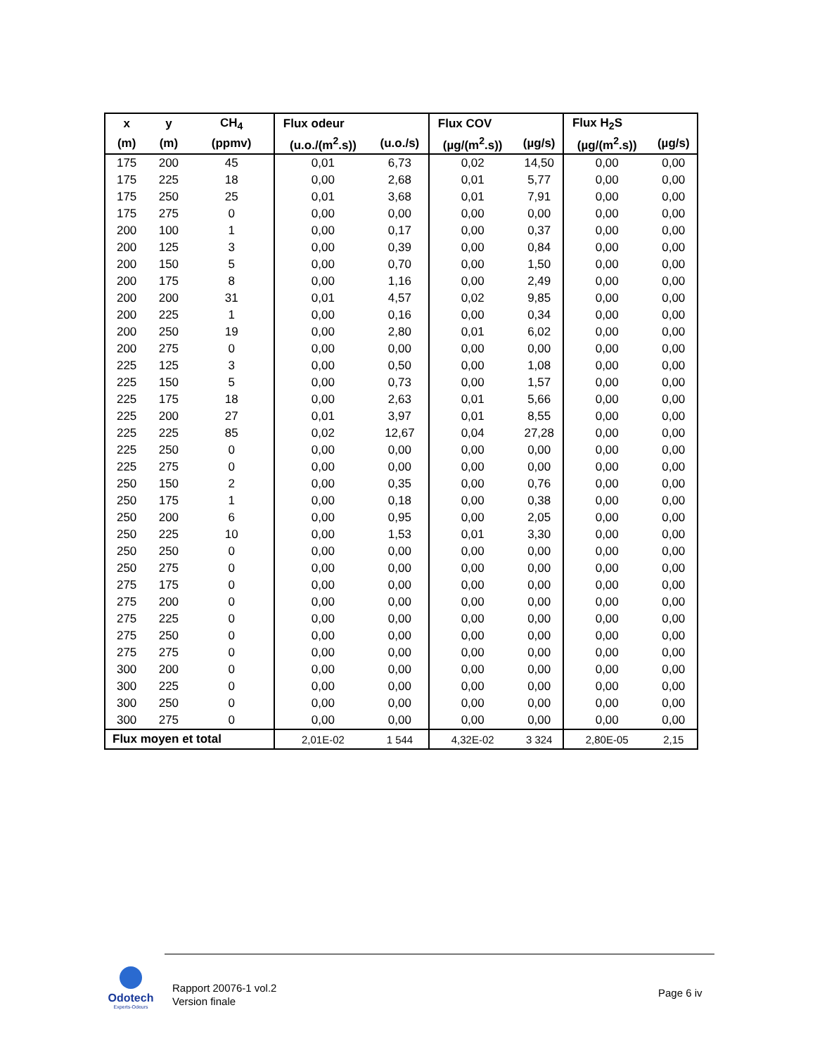| x | y | CH<sub>4</sub> | Flux odeur | | Flux COV | | Flux H<sub>2</sub>S | |
| --- | --- | --- | --- | --- | --- | --- | --- | --- |
| (m) | (m) | (ppmv) | (u.o./(m<sup>2</sup>.s)) | (u.o./s) | (µg/(m<sup>2</sup>.s)) | (µg/s) | (µg/(m<sup>2</sup>.s)) | (µg/s) |
| 175 | 200 | 45 | 0,01 | 6,73 | 0,02 | 14,50 | 0,00 | 0,00 |
| 175 | 225 | 18 | 0,00 | 2,68 | 0,01 | 5,77 | 0,00 | 0,00 |
| 175 | 250 | 25 | 0,01 | 3,68 | 0,01 | 7,91 | 0,00 | 0,00 |
| 175 | 275 | 0 | 0,00 | 0,00 | 0,00 | 0,00 | 0,00 | 0,00 |
| 200 | 100 | 1 | 0,00 | 0,17 | 0,00 | 0,37 | 0,00 | 0,00 |
| 200 | 125 | 3 | 0,00 | 0,39 | 0,00 | 0,84 | 0,00 | 0,00 |
| 200 | 150 | 5 | 0,00 | 0,70 | 0,00 | 1,50 | 0,00 | 0,00 |
| 200 | 175 | 8 | 0,00 | 1,16 | 0,00 | 2,49 | 0,00 | 0,00 |
| 200 | 200 | 31 | 0,01 | 4,57 | 0,02 | 9,85 | 0,00 | 0,00 |
| 200 | 225 | 1 | 0,00 | 0,16 | 0,00 | 0,34 | 0,00 | 0,00 |
| 200 | 250 | 19 | 0,00 | 2,80 | 0,01 | 6,02 | 0,00 | 0,00 |
| 200 | 275 | 0 | 0,00 | 0,00 | 0,00 | 0,00 | 0,00 | 0,00 |
| 225 | 125 | 3 | 0,00 | 0,50 | 0,00 | 1,08 | 0,00 | 0,00 |
| 225 | 150 | 5 | 0,00 | 0,73 | 0,00 | 1,57 | 0,00 | 0,00 |
| 225 | 175 | 18 | 0,00 | 2,63 | 0,01 | 5,66 | 0,00 | 0,00 |
| 225 | 200 | 27 | 0,01 | 3,97 | 0,01 | 8,55 | 0,00 | 0,00 |
| 225 | 225 | 85 | 0,02 | 12,67 | 0,04 | 27,28 | 0,00 | 0,00 |
| 225 | 250 | 0 | 0,00 | 0,00 | 0,00 | 0,00 | 0,00 | 0,00 |
| 225 | 275 | 0 | 0,00 | 0,00 | 0,00 | 0,00 | 0,00 | 0,00 |
| 250 | 150 | 2 | 0,00 | 0,35 | 0,00 | 0,76 | 0,00 | 0,00 |
| 250 | 175 | 1 | 0,00 | 0,18 | 0,00 | 0,38 | 0,00 | 0,00 |
| 250 | 200 | 6 | 0,00 | 0,95 | 0,00 | 2,05 | 0,00 | 0,00 |
| 250 | 225 | 10 | 0,00 | 1,53 | 0,01 | 3,30 | 0,00 | 0,00 |
| 250 | 250 | 0 | 0,00 | 0,00 | 0,00 | 0,00 | 0,00 | 0,00 |
| 250 | 275 | 0 | 0,00 | 0,00 | 0,00 | 0,00 | 0,00 | 0,00 |
| 275 | 175 | 0 | 0,00 | 0,00 | 0,00 | 0,00 | 0,00 | 0,00 |
| 275 | 200 | 0 | 0,00 | 0,00 | 0,00 | 0,00 | 0,00 | 0,00 |
| 275 | 225 | 0 | 0,00 | 0,00 | 0,00 | 0,00 | 0,00 | 0,00 |
| 275 | 250 | 0 | 0,00 | 0,00 | 0,00 | 0,00 | 0,00 | 0,00 |
| 275 | 275 | 0 | 0,00 | 0,00 | 0,00 | 0,00 | 0,00 | 0,00 |
| 300 | 200 | 0 | 0,00 | 0,00 | 0,00 | 0,00 | 0,00 | 0,00 |
| 300 | 225 | 0 | 0,00 | 0,00 | 0,00 | 0,00 | 0,00 | 0,00 |
| 300 | 250 | 0 | 0,00 | 0,00 | 0,00 | 0,00 | 0,00 | 0,00 |
| 300 | 275 | 0 | 0,00 | 0,00 | 0,00 | 0,00 | 0,00 | 0,00 |
| Flux moyen et total | | | 2,01E-02 | 1 544 | 4,32E-02 | 3 324 | 2,80E-05 | 2,15 |
Odotech
Experts-Odeurs
Rapport 20076-1 vol.2
Version finale
Page 6 iv